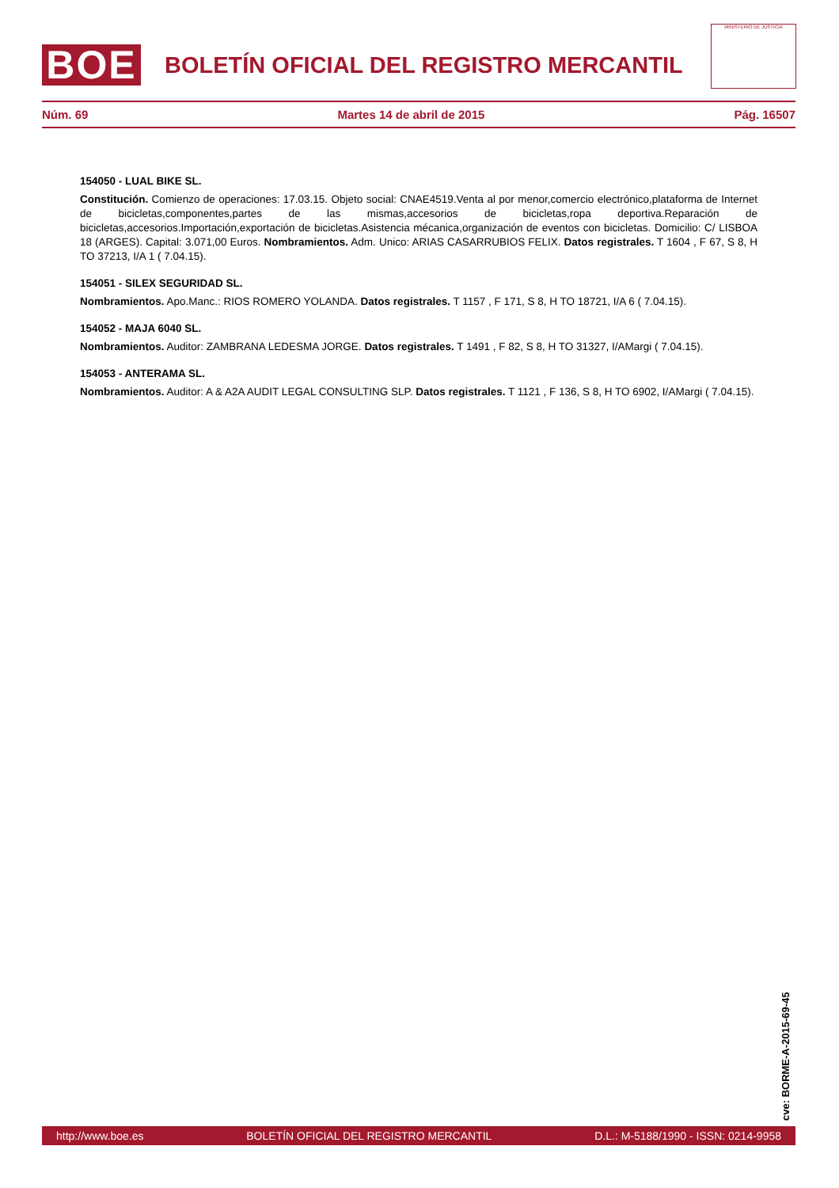MINISTERIO DE JUSTICIA
BOE
BOLETÍN OFICIAL DEL REGISTRO MERCANTIL
Núm. 69 Martes 14 de abril de 2015 Pág. 16507
154050 - LUAL BIKE SL.
Constitución. Comienzo de operaciones: 17.03.15. Objeto social: CNAE4519.Venta al por menor,comercio electrónico,plataforma de Internet de bicicletas,componentes,partes de las mismas,accesorios de bicicletas,ropa deportiva.Reparación de bicicletas,accesorios.Importación,exportación de bicicletas.Asistencia mécanica,organización de eventos con bicicletas. Domicilio: C/ LISBOA 18 (ARGES). Capital: 3.071,00 Euros. Nombramientos. Adm. Unico: ARIAS CASARRUBIOS FELIX. Datos registrales. T 1604 , F 67, S 8, H TO 37213, I/A 1 ( 7.04.15).
154051 - SILEX SEGURIDAD SL.
Nombramientos. Apo.Manc.: RIOS ROMERO YOLANDA. Datos registrales. T 1157 , F 171, S 8, H TO 18721, I/A 6 ( 7.04.15).
154052 - MAJA 6040 SL.
Nombramientos. Auditor: ZAMBRANA LEDESMA JORGE. Datos registrales. T 1491 , F 82, S 8, H TO 31327, I/AMargi ( 7.04.15).
154053 - ANTERAMA SL.
Nombramientos. Auditor: A & A2A AUDIT LEGAL CONSULTING SLP. Datos registrales. T 1121 , F 136, S 8, H TO 6902, I/AMargi ( 7.04.15).
cve: BORME-A-2015-69-45
http://www.boe.es BOLETÍN OFICIAL DEL REGISTRO MERCANTIL D.L.: M-5188/1990 - ISSN: 0214-9958